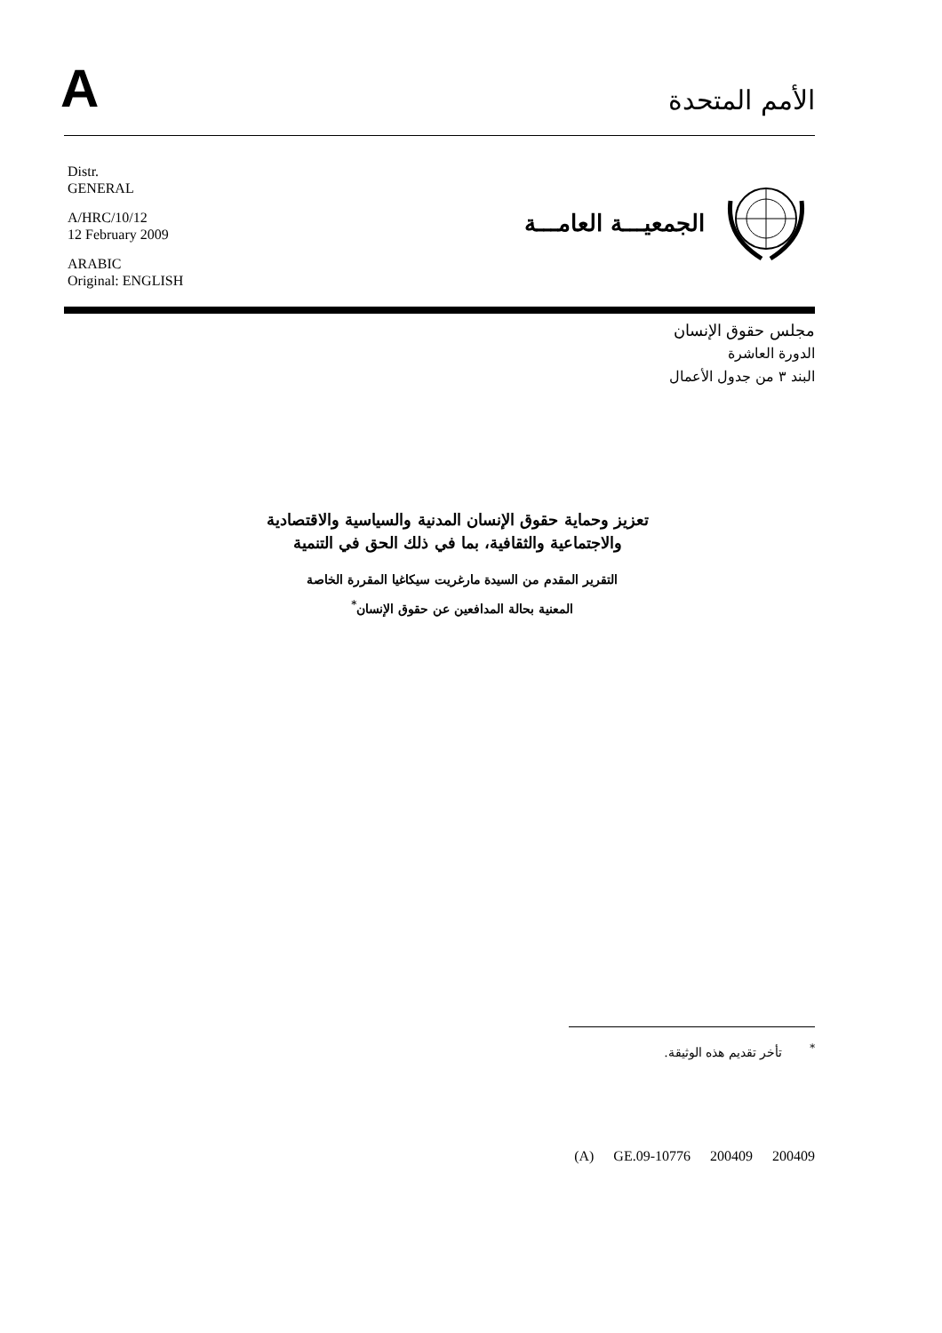A
الأمم المتحدة
Distr.
GENERAL
A/HRC/10/12
12 February 2009
ARABIC
Original: ENGLISH
الجمعيـــة العامـــة
مجلس حقوق الإنسان
الدورة العاشرة
البند ٣ من جدول الأعمال
تعزيز وحماية حقوق الإنسان المدنية والسياسية والاقتصادية
والاجتماعية والثقافية، بما في ذلك الحق في التنمية
التقرير المقدم من السيدة مارغريت سيكاغيا المقررة الخاصة
المعنية بحالة المدافعين عن حقوق الإنسان<sup>*</sup>
<sup>*</sup> تأخر تقديم هذه الوثيقة.
(A) GE.09-10776 200409 200409